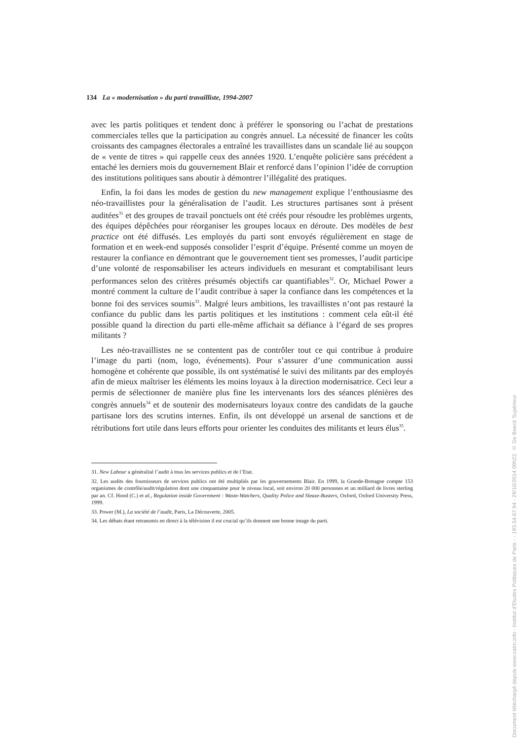134 La « modernisation » du parti travailliste, 1994-2007
avec les partis politiques et tendent donc à préférer le sponsoring ou l’achat de prestations commerciales telles que la participation au congrès annuel. La nécessité de financer les coûts croissants des campagnes électorales a entraîné les travaillistes dans un scandale lié au soupçon de « vente de titres » qui rappelle ceux des années 1920. L’enquête policière sans précédent a entaché les derniers mois du gouvernement Blair et renforcé dans l’opinion l’idée de corruption des institutions politiques sans aboutir à démontrer l’illégalité des pratiques.
Enfin, la foi dans les modes de gestion du new management explique l’enthousiasme des néo-travaillistes pour la généralisation de l’audit. Les structures partisanes sont à présent auditées<sup>31</sup> et des groupes de travail ponctuels ont été créés pour résoudre les problèmes urgents, des équipes dépêchées pour réorganiser les groupes locaux en déroute. Des modèles de best practice ont été diffusés. Les employés du parti sont envoyés régulièrement en stage de formation et en week-end supposés consolider l’esprit d’équipe. Présenté comme un moyen de restaurer la confiance en démontrant que le gouvernement tient ses promesses, l’audit participe d’une volonté de responsabiliser les acteurs individuels en mesurant et comptabilisant leurs performances selon des critères présumés objectifs car quantifiables<sup>32</sup>. Or, Michael Power a montré comment la culture de l’audit contribue à saper la confiance dans les compétences et la bonne foi des services soumis<sup>33</sup>. Malgré leurs ambitions, les travaillistes n’ont pas restauré la confiance du public dans les partis politiques et les institutions : comment cela eût-il été possible quand la direction du parti elle-même affichait sa défiance à l’égard de ses propres militants ?
Les néo-travaillistes ne se contentent pas de contrôler tout ce qui contribue à produire l’image du parti (nom, logo, événements). Pour s’assurer d’une communication aussi homogène et cohérente que possible, ils ont systématisé le suivi des militants par des employés afin de mieux maîtriser les éléments les moins loyaux à la direction modernisatrice. Ceci leur a permis de sélectionner de manière plus fine les intervenants lors des séances plénières des congrès annuels<sup>34</sup> et de soutenir des modernisateurs loyaux contre des candidats de la gauche partisane lors des scrutins internes. Enfin, ils ont développé un arsenal de sanctions et de rétributions fort utile dans leurs efforts pour orienter les conduites des militants et leurs élus<sup>35</sup>.
31. New Labour a généralisé l’audit à tous les services publics et de l’Etat.
32. Les audits des fournisseurs de services publics ont été multipliés par les gouvernements Blair. En 1999, la Grande-Bretagne compte 153 organismes de contrôle/audit/régulation dont une cinquantaine pour le niveau local, soit environ 20 000 personnes et un milliard de livres sterling par an. Cf. Hood (C.) et al., Regulation inside Government : Waste-Watchers, Quality Police and Sleaze-Busters, Oxford, Oxford University Press, 1999.
33. Power (M.), La société de l’audit, Paris, La Découverte, 2005.
34. Les débats étant retransmis en direct à la télévision il est crucial qu’ils donnent une bonne image du parti.
Document téléchargé depuis www.cairn.info - Institut d'Etudes Politiques de Paris - - 193.54.67.94 - 29/10/2014 09h22. © De Boeck Supérieur